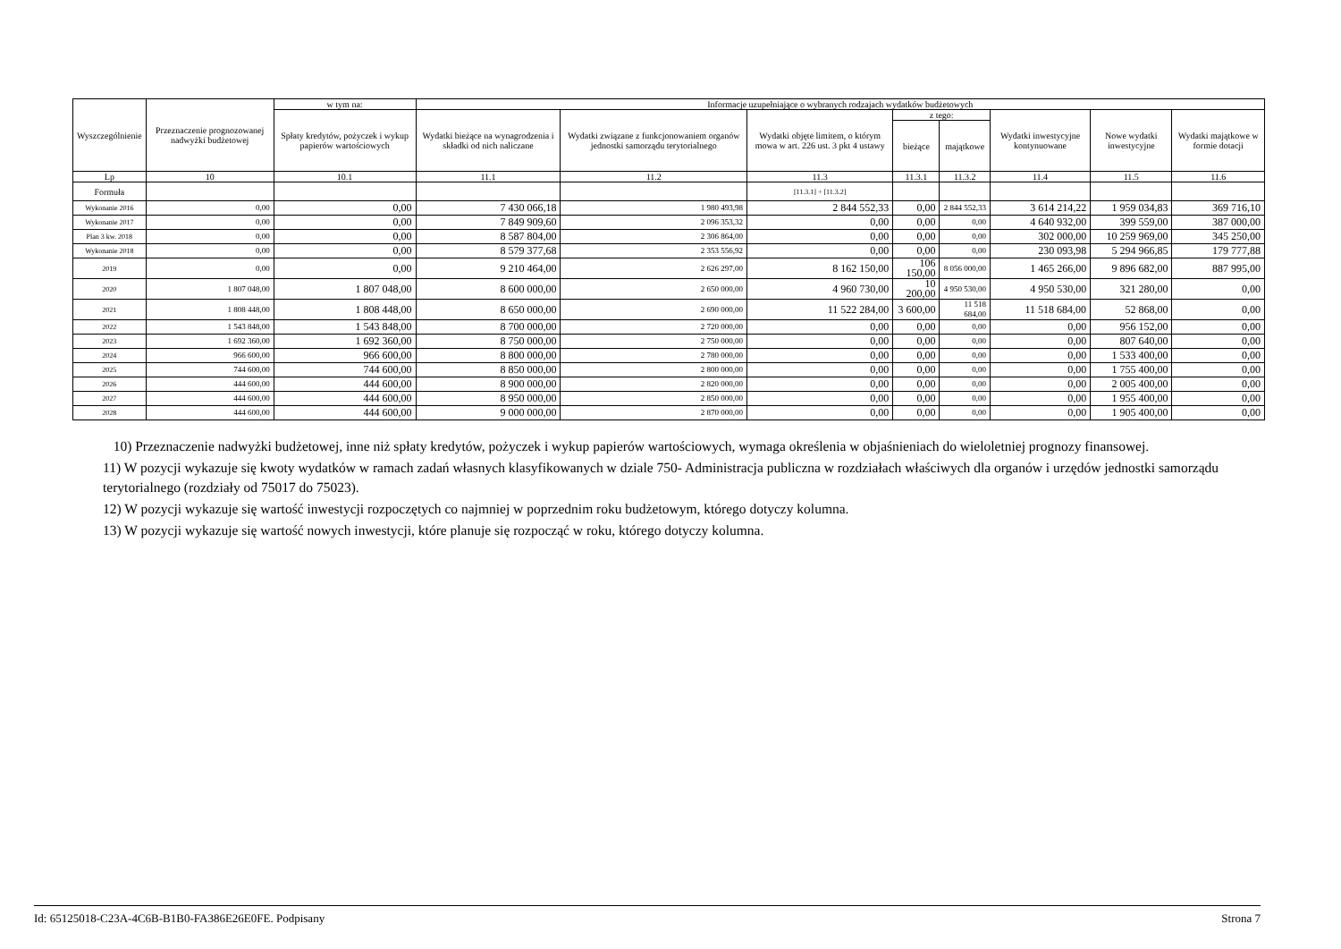| Wyszczególnienie | Przeznaczenie prognozowanej nadwyżki budżetowej | w tym na: | Informacje uzupełniające o wybranych rodzajach wydatków budżetowych | | | | | | | |
| --- | --- | --- | --- | --- | --- | --- | --- | --- | --- | --- |
| | | Spłaty kredytów, pożyczek i wykup papierów wartościowych | Wydatki bieżące na wynagrodzenia i składki od nich naliczane | Wydatki związane z funkcjonowaniem organów jednostki samorządu terytorialnego | Wydatki objęte limitem, o którym mowa w art. 226 ust. 3 pkt 4 ustawy | z tego: | | Wydatki inwestycyjne kontynuowane | Nowe wydatki inwestycyjne | Wydatki majątkowe w formie dotacji |
| | | | | | | bieżące | majątkowe | | | |
| Lp | 10 | 10.1 | 11.1 | 11.2 | 11.3 | 11.3.1 | 11.3.2 | 11.4 | 11.5 | 11.6 |
| Formuła | | | | | [11.3.1] + [11.3.2] | | | | | |
| Wykonanie 2016 | 0,00 | 0,00 | 7 430 066,18 | 1 980 493,98 | 2 844 552,33 | 0,00 | 2 844 552,33 | 3 614 214,22 | 1 959 034,83 | 369 716,10 |
| Wykonanie 2017 | 0,00 | 0,00 | 7 849 909,60 | 2 096 353,32 | 0,00 | 0,00 | 0,00 | 4 640 932,00 | 399 559,00 | 387 000,00 |
| Plan 3 kw. 2018 | 0,00 | 0,00 | 8 587 804,00 | 2 306 864,00 | 0,00 | 0,00 | 0,00 | 302 000,00 | 10 259 969,00 | 345 250,00 |
| Wykonanie 2018 | 0,00 | 0,00 | 8 579 377,68 | 2 353 556,92 | 0,00 | 0,00 | 0,00 | 230 093,98 | 5 294 966,85 | 179 777,88 |
| 2019 | 0,00 | 0,00 | 9 210 464,00 | 2 626 297,00 | 8 162 150,00 | 106 150,00 | 8 056 000,00 | 1 465 266,00 | 9 896 682,00 | 887 995,00 |
| 2020 | 1 807 048,00 | 1 807 048,00 | 8 600 000,00 | 2 650 000,00 | 4 960 730,00 | 10 200,00 | 4 950 530,00 | 4 950 530,00 | 321 280,00 | 0,00 |
| 2021 | 1 808 448,00 | 1 808 448,00 | 8 650 000,00 | 2 690 000,00 | 11 522 284,00 | 3 600,00 | 11 518 684,00 | 11 518 684,00 | 52 868,00 | 0,00 |
| 2022 | 1 543 848,00 | 1 543 848,00 | 8 700 000,00 | 2 720 000,00 | 0,00 | 0,00 | 0,00 | 0,00 | 956 152,00 | 0,00 |
| 2023 | 1 692 360,00 | 1 692 360,00 | 8 750 000,00 | 2 750 000,00 | 0,00 | 0,00 | 0,00 | 0,00 | 807 640,00 | 0,00 |
| 2024 | 966 600,00 | 966 600,00 | 8 800 000,00 | 2 780 000,00 | 0,00 | 0,00 | 0,00 | 0,00 | 1 533 400,00 | 0,00 |
| 2025 | 744 600,00 | 744 600,00 | 8 850 000,00 | 2 800 000,00 | 0,00 | 0,00 | 0,00 | 0,00 | 1 755 400,00 | 0,00 |
| 2026 | 444 600,00 | 444 600,00 | 8 900 000,00 | 2 820 000,00 | 0,00 | 0,00 | 0,00 | 0,00 | 2 005 400,00 | 0,00 |
| 2027 | 444 600,00 | 444 600,00 | 8 950 000,00 | 2 850 000,00 | 0,00 | 0,00 | 0,00 | 0,00 | 1 955 400,00 | 0,00 |
| 2028 | 444 600,00 | 444 600,00 | 9 000 000,00 | 2 870 000,00 | 0,00 | 0,00 | 0,00 | 0,00 | 1 905 400,00 | 0,00 |
10) Przeznaczenie nadwyżki budżetowej, inne niż spłaty kredytów, pożyczek i wykup papierów wartościowych, wymaga określenia w objaśnieniach do wieloletniej prognozy finansowej.
11) W pozycji wykazuje się kwoty wydatków w ramach zadań własnych klasyfikowanych w dziale 750- Administracja publiczna w rozdziałach właściwych dla organów i urzędów jednostki samorządu terytorialnego (rozdziały od 75017 do 75023).
12) W pozycji wykazuje się wartość inwestycji rozpoczętych co najmniej w poprzednim roku budżetowym, którego dotyczy kolumna.
13) W pozycji wykazuje się wartość nowych inwestycji, które planuje się rozpocząć w roku, którego dotyczy kolumna.
Id: 65125018-C23A-4C6B-B1B0-FA386E26E0FE. Podpisany Strona 7